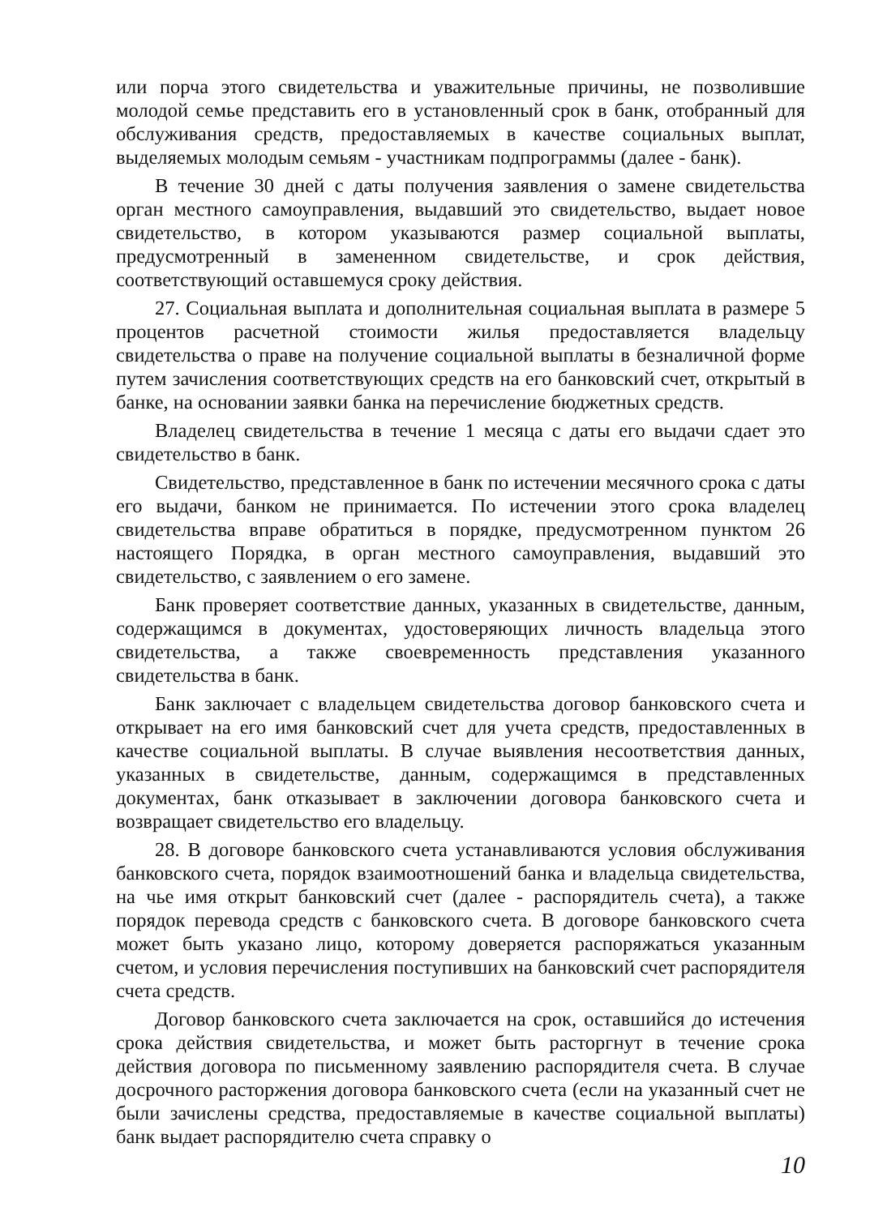или порча этого свидетельства и уважительные причины, не позволившие молодой семье представить его в установленный срок в банк, отобранный для обслуживания средств, предоставляемых в качестве социальных выплат, выделяемых молодым семьям - участникам подпрограммы (далее - банк).
В течение 30 дней с даты получения заявления о замене свидетельства орган местного самоуправления, выдавший это свидетельство, выдает новое свидетельство, в котором указываются размер социальной выплаты, предусмотренный в замененном свидетельстве, и срок действия, соответствующий оставшемуся сроку действия.
27. Социальная выплата и дополнительная социальная выплата в размере 5 процентов расчетной стоимости жилья предоставляется владельцу свидетельства о праве на получение социальной выплаты в безналичной форме путем зачисления соответствующих средств на его банковский счет, открытый в банке, на основании заявки банка на перечисление бюджетных средств.
Владелец свидетельства в течение 1 месяца с даты его выдачи сдает это свидетельство в банк.
Свидетельство, представленное в банк по истечении месячного срока с даты его выдачи, банком не принимается. По истечении этого срока владелец свидетельства вправе обратиться в порядке, предусмотренном пунктом 26 настоящего Порядка, в орган местного самоуправления, выдавший это свидетельство, с заявлением о его замене.
Банк проверяет соответствие данных, указанных в свидетельстве, данным, содержащимся в документах, удостоверяющих личность владельца этого свидетельства, а также своевременность представления указанного свидетельства в банк.
Банк заключает с владельцем свидетельства договор банковского счета и открывает на его имя банковский счет для учета средств, предоставленных в качестве социальной выплаты. В случае выявления несоответствия данных, указанных в свидетельстве, данным, содержащимся в представленных документах, банк отказывает в заключении договора банковского счета и возвращает свидетельство его владельцу.
28. В договоре банковского счета устанавливаются условия обслуживания банковского счета, порядок взаимоотношений банка и владельца свидетельства, на чье имя открыт банковский счет (далее - распорядитель счета), а также порядок перевода средств с банковского счета. В договоре банковского счета может быть указано лицо, которому доверяется распоряжаться указанным счетом, и условия перечисления поступивших на банковский счет распорядителя счета средств.
Договор банковского счета заключается на срок, оставшийся до истечения срока действия свидетельства, и может быть расторгнут в течение срока действия договора по письменному заявлению распорядителя счета. В случае досрочного расторжения договора банковского счета (если на указанный счет не были зачислены средства, предоставляемые в качестве социальной выплаты) банк выдает распорядителю счета справку о
10